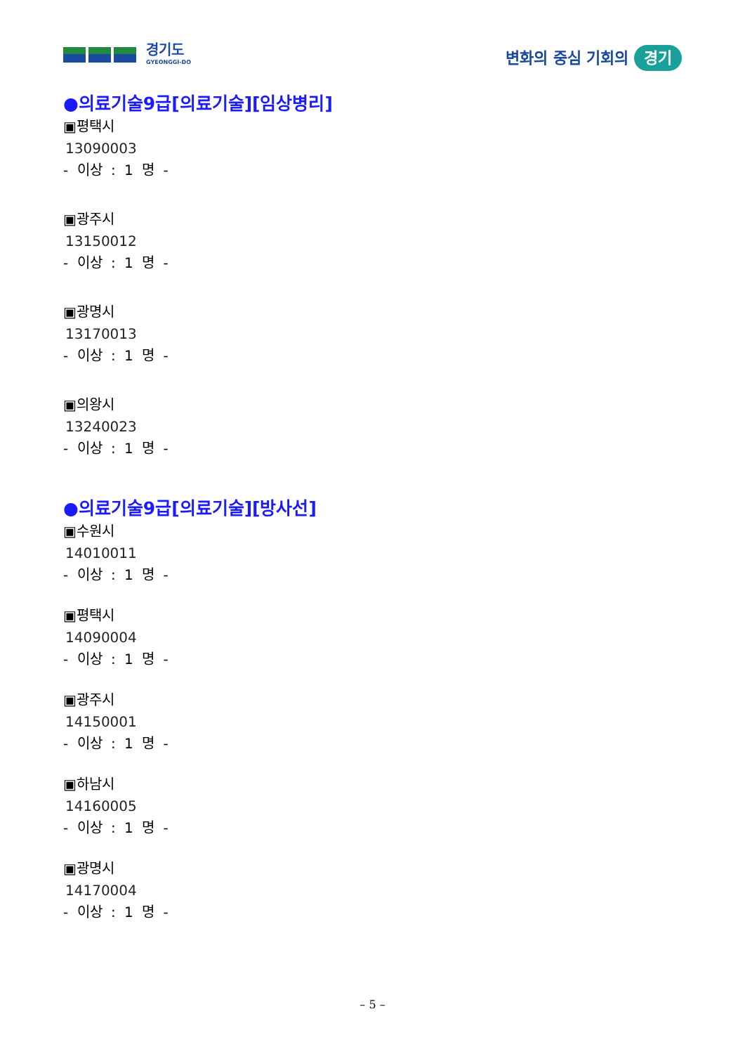경기도
GYEONGGI-DO
변화의 중심 기회의 경기
●의료기술9급[의료기술][임상병리]
▣평택시
13090003
- 이상 : 1 명 -
▣광주시
13150012
- 이상 : 1 명 -
▣광명시
13170013
- 이상 : 1 명 -
▣의왕시
13240023
- 이상 : 1 명 -
●의료기술9급[의료기술][방사선]
▣수원시
14010011
- 이상 : 1 명 -
▣평택시
14090004
- 이상 : 1 명 -
▣광주시
14150001
- 이상 : 1 명 -
▣하남시
14160005
- 이상 : 1 명 -
▣광명시
14170004
- 이상 : 1 명 -
– 5 –